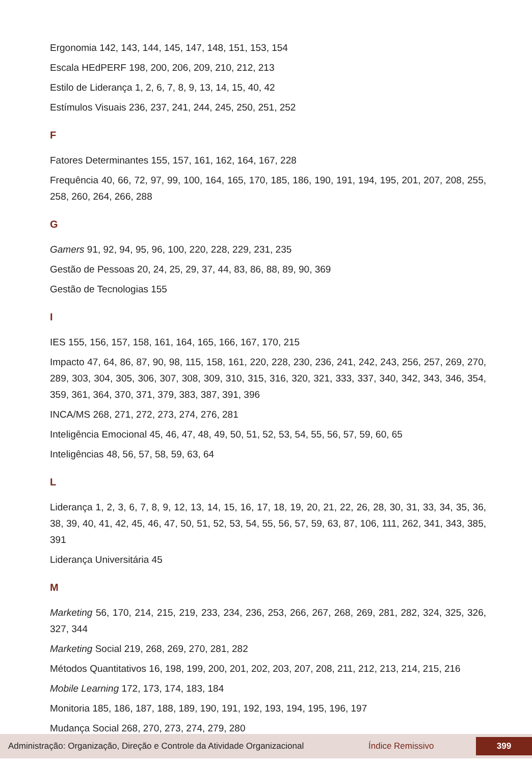Ergonomia 142, 143, 144, 145, 147, 148, 151, 153, 154
Escala HEdPERF 198, 200, 206, 209, 210, 212, 213
Estilo de Liderança 1, 2, 6, 7, 8, 9, 13, 14, 15, 40, 42
Estímulos Visuais 236, 237, 241, 244, 245, 250, 251, 252
F
Fatores Determinantes 155, 157, 161, 162, 164, 167, 228
Frequência 40, 66, 72, 97, 99, 100, 164, 165, 170, 185, 186, 190, 191, 194, 195, 201, 207, 208, 255, 258, 260, 264, 266, 288
G
Gamers 91, 92, 94, 95, 96, 100, 220, 228, 229, 231, 235
Gestão de Pessoas 20, 24, 25, 29, 37, 44, 83, 86, 88, 89, 90, 369
Gestão de Tecnologias 155
I
IES 155, 156, 157, 158, 161, 164, 165, 166, 167, 170, 215
Impacto 47, 64, 86, 87, 90, 98, 115, 158, 161, 220, 228, 230, 236, 241, 242, 243, 256, 257, 269, 270, 289, 303, 304, 305, 306, 307, 308, 309, 310, 315, 316, 320, 321, 333, 337, 340, 342, 343, 346, 354, 359, 361, 364, 370, 371, 379, 383, 387, 391, 396
INCA/MS 268, 271, 272, 273, 274, 276, 281
Inteligência Emocional 45, 46, 47, 48, 49, 50, 51, 52, 53, 54, 55, 56, 57, 59, 60, 65
Inteligências 48, 56, 57, 58, 59, 63, 64
L
Liderança 1, 2, 3, 6, 7, 8, 9, 12, 13, 14, 15, 16, 17, 18, 19, 20, 21, 22, 26, 28, 30, 31, 33, 34, 35, 36, 38, 39, 40, 41, 42, 45, 46, 47, 50, 51, 52, 53, 54, 55, 56, 57, 59, 63, 87, 106, 111, 262, 341, 343, 385, 391
Liderança Universitária 45
M
Marketing 56, 170, 214, 215, 219, 233, 234, 236, 253, 266, 267, 268, 269, 281, 282, 324, 325, 326, 327, 344
Marketing Social 219, 268, 269, 270, 281, 282
Métodos Quantitativos 16, 198, 199, 200, 201, 202, 203, 207, 208, 211, 212, 213, 214, 215, 216
Mobile Learning 172, 173, 174, 183, 184
Monitoria 185, 186, 187, 188, 189, 190, 191, 192, 193, 194, 195, 196, 197
Mudança Social 268, 270, 273, 274, 279, 280
Administração: Organização, Direção e Controle da Atividade Organizacional Índice Remissivo 399